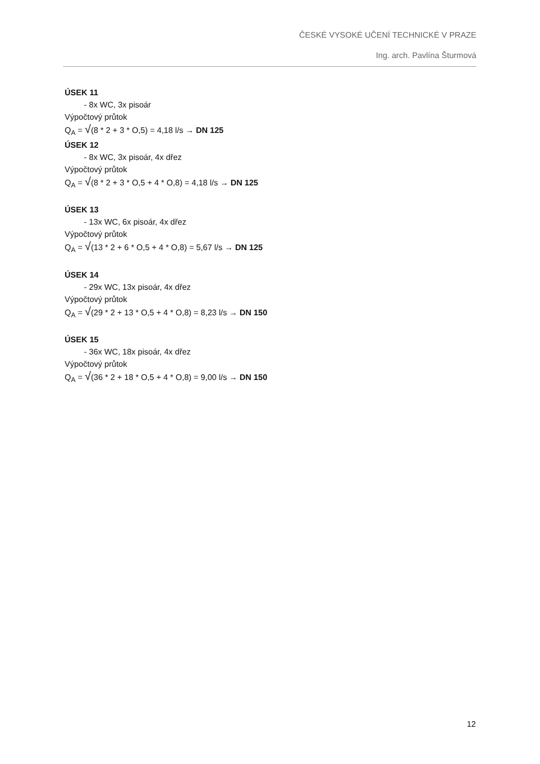ČESKÉ VYSOKÉ UČENÍ TECHNICKÉ V PRAZE
Ing. arch. Pavlína Šturmová
ÚSEK 11
- 8x WC, 3x pisoár
Výpočtový průtok
Q<sub>A</sub> = √(8 * 2 + 3 * O,5) = 4,18 l/s → DN 125
ÚSEK 12
- 8x WC, 3x pisoár, 4x dřez
Výpočtový průtok
Q<sub>A</sub> = √(8 * 2 + 3 * O,5 + 4 * O,8) = 4,18 l/s → DN 125
ÚSEK 13
- 13x WC, 6x pisoár, 4x dřez
Výpočtový průtok
Q<sub>A</sub> = √(13 * 2 + 6 * O,5 + 4 * O,8) = 5,67 l/s → DN 125
ÚSEK 14
- 29x WC, 13x pisoár, 4x dřez
Výpočtový průtok
Q<sub>A</sub> = √(29 * 2 + 13 * O,5 + 4 * O,8) = 8,23 l/s → DN 150
ÚSEK 15
- 36x WC, 18x pisoár, 4x dřez
Výpočtový průtok
Q<sub>A</sub> = √(36 * 2 + 18 * O,5 + 4 * O,8) = 9,00 l/s → DN 150
12